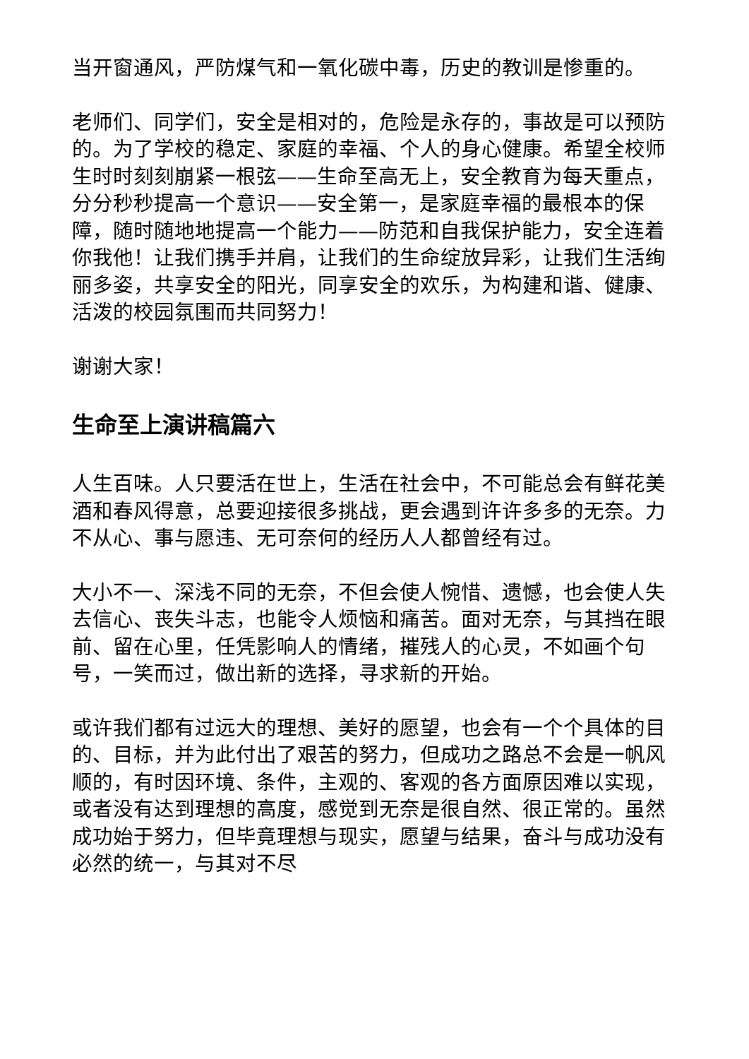当开窗通风，严防煤气和一氧化碳中毒，历史的教训是惨重的。
老师们、同学们，安全是相对的，危险是永存的，事故是可以预防的。为了学校的稳定、家庭的幸福、个人的身心健康。希望全校师生时时刻刻崩紧一根弦——生命至高无上，安全教育为每天重点，分分秒秒提高一个意识——安全第一，是家庭幸福的最根本的保障，随时随地地提高一个能力——防范和自我保护能力，安全连着你我他！让我们携手并肩，让我们的生命绽放异彩，让我们生活绚丽多姿，共享安全的阳光，同享安全的欢乐，为构建和谐、健康、活泼的校园氛围而共同努力！
谢谢大家！
生命至上演讲稿篇六
人生百味。人只要活在世上，生活在社会中，不可能总会有鲜花美酒和春风得意，总要迎接很多挑战，更会遇到许许多多的无奈。力不从心、事与愿违、无可奈何的经历人人都曾经有过。
大小不一、深浅不同的无奈，不但会使人惋惜、遗憾，也会使人失去信心、丧失斗志，也能令人烦恼和痛苦。面对无奈，与其挡在眼前、留在心里，任凭影响人的情绪，摧残人的心灵，不如画个句号，一笑而过，做出新的选择，寻求新的开始。
或许我们都有过远大的理想、美好的愿望，也会有一个个具体的目的、目标，并为此付出了艰苦的努力，但成功之路总不会是一帆风顺的，有时因环境、条件，主观的、客观的各方面原因难以实现，或者没有达到理想的高度，感觉到无奈是很自然、很正常的。虽然成功始于努力，但毕竟理想与现实，愿望与结果，奋斗与成功没有必然的统一，与其对不尽